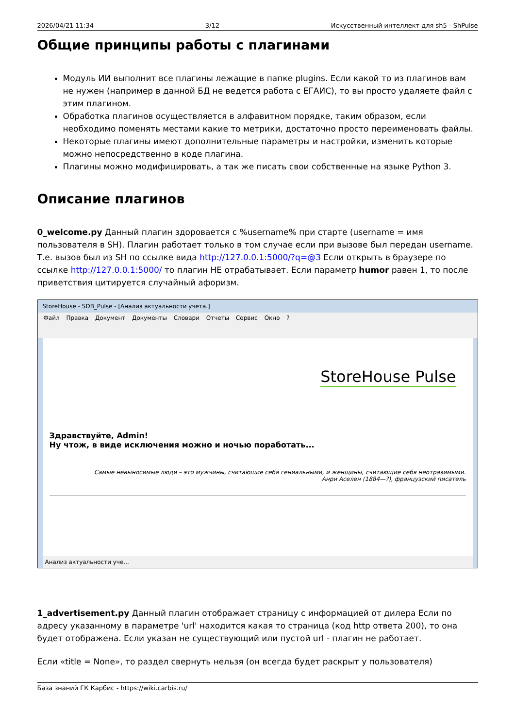2026/04/21 11:34 3/12 Искусственный интеллект для sh5 - ShPulse
Общие принципы работы с плагинами
Модуль ИИ выполнит все плагины лежащие в папке plugins. Если какой то из плагинов вам не нужен (например в данной БД не ведется работа с ЕГАИС), то вы просто удаляете файл с этим плагином.
Обработка плагинов осуществляется в алфавитном порядке, таким образом, если необходимо поменять местами какие то метрики, достаточно просто переименовать файлы.
Некоторые плагины имеют дополнительные параметры и настройки, изменить которые можно непосредственно в коде плагина.
Плагины можно модифицировать, а так же писать свои собственные на языке Python 3.
Описание плагинов
0_welcome.py Данный плагин здоровается с %username% при старте (username = имя пользователя в SH). Плагин работает только в том случае если при вызове был передан username. Т.е. вызов был из SH по ссылке вида http://127.0.0.1:5000/?q=@3 Если открыть в браузере по ссылке http://127.0.0.1:5000/ то плагин НЕ отрабатывает. Если параметр humor равен 1, то после приветствия цитируется случайный афоризм.
StoreHouse - SDB_Pulse - [Анализ актуальности учета.]
Файл Правка Документ Документы Словари Отчеты Сервис Окно ?
StoreHouse Pulse
Здравствуйте, Admin!
Ну чтож, в виде исключения можно и ночью поработать...
Самые невыносимые люди – это мужчины, считающие себя гениальными, и женщины, считающие себя неотразимыми.
Анри Аселен (1884—?), французский писатель
Анализ актуальности уче...
1_advertisement.py Данный плагин отображает страницу с информацией от дилера Если по адресу указанному в параметре 'url' находится какая то страница (код http ответа 200), то она будет отображена. Если указан не существующий или пустой url - плагин не работает.
Если «title = None», то раздел свернуть нельзя (он всегда будет раскрыт у пользователя)
База знаний ГК Карбис - https://wiki.carbis.ru/